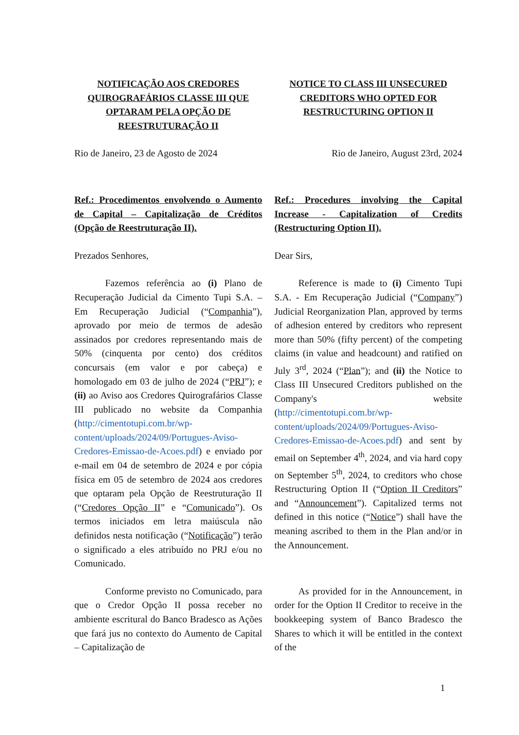NOTIFICAÇÃO AOS CREDORES QUIROGRAFÁRIOS CLASSE III QUE OPTARAM PELA OPÇÃO DE REESTRUTURAÇÃO II
NOTICE TO CLASS III UNSECURED CREDITORS WHO OPTED FOR RESTRUCTURING OPTION II
Rio de Janeiro, 23 de Agosto de 2024
Rio de Janeiro, August 23rd, 2024
Ref.: Procedimentos envolvendo o Aumento de Capital – Capitalização de Créditos (Opção de Reestruturação II).
Ref.: Procedures involving the Capital Increase - Capitalization of Credits (Restructuring Option II).
Prezados Senhores, Dear Sirs,
Fazemos referência ao (i) Plano de Recuperação Judicial da Cimento Tupi S.A. – Em Recuperação Judicial (“Companhia”), aprovado por meio de termos de adesão assinados por credores representando mais de 50% (cinquenta por cento) dos créditos concursais (em valor e por cabeça) e homologado em 03 de julho de 2024 (“PRJ”); e (ii) ao Aviso aos Credores Quirografários Classe III publicado no website da Companhia (http://cimentotupi.com.br/wp-content/uploads/2024/09/Portugues-Aviso-Credores-Emissao-de-Acoes.pdf) e enviado por e-mail em 04 de setembro de 2024 e por cópia física em 05 de setembro de 2024 aos credores que optaram pela Opção de Reestruturação II (“Credores Opção II” e “Comunicado”). Os termos iniciados em letra maiúscula não definidos nesta notificação (“Notificação”) terão o significado a eles atribuído no PRJ e/ou no Comunicado.
Reference is made to (i) Cimento Tupi S.A. - Em Recuperação Judicial (“Company”) Judicial Reorganization Plan, approved by terms of adhesion entered by creditors who represent more than 50% (fifty percent) of the competing claims (in value and headcount) and ratified on July 3<sup>rd</sup>, 2024 (“Plan”); and (ii) the Notice to Class III Unsecured Creditors published on the Company's website (http://cimentotupi.com.br/wp-content/uploads/2024/09/Portugues-Aviso-Credores-Emissao-de-Acoes.pdf) and sent by email on September 4<sup>th</sup>, 2024, and via hard copy on September 5<sup>th</sup>, 2024, to creditors who chose Restructuring Option II (“Option II Creditors” and “Announcement”). Capitalized terms not defined in this notice (“Notice”) shall have the meaning ascribed to them in the Plan and/or in the Announcement.
Conforme previsto no Comunicado, para que o Credor Opção II possa receber no ambiente escritural do Banco Bradesco as Ações que fará jus no contexto do Aumento de Capital – Capitalização de
As provided for in the Announcement, in order for the Option II Creditor to receive in the bookkeeping system of Banco Bradesco the Shares to which it will be entitled in the context of the
1